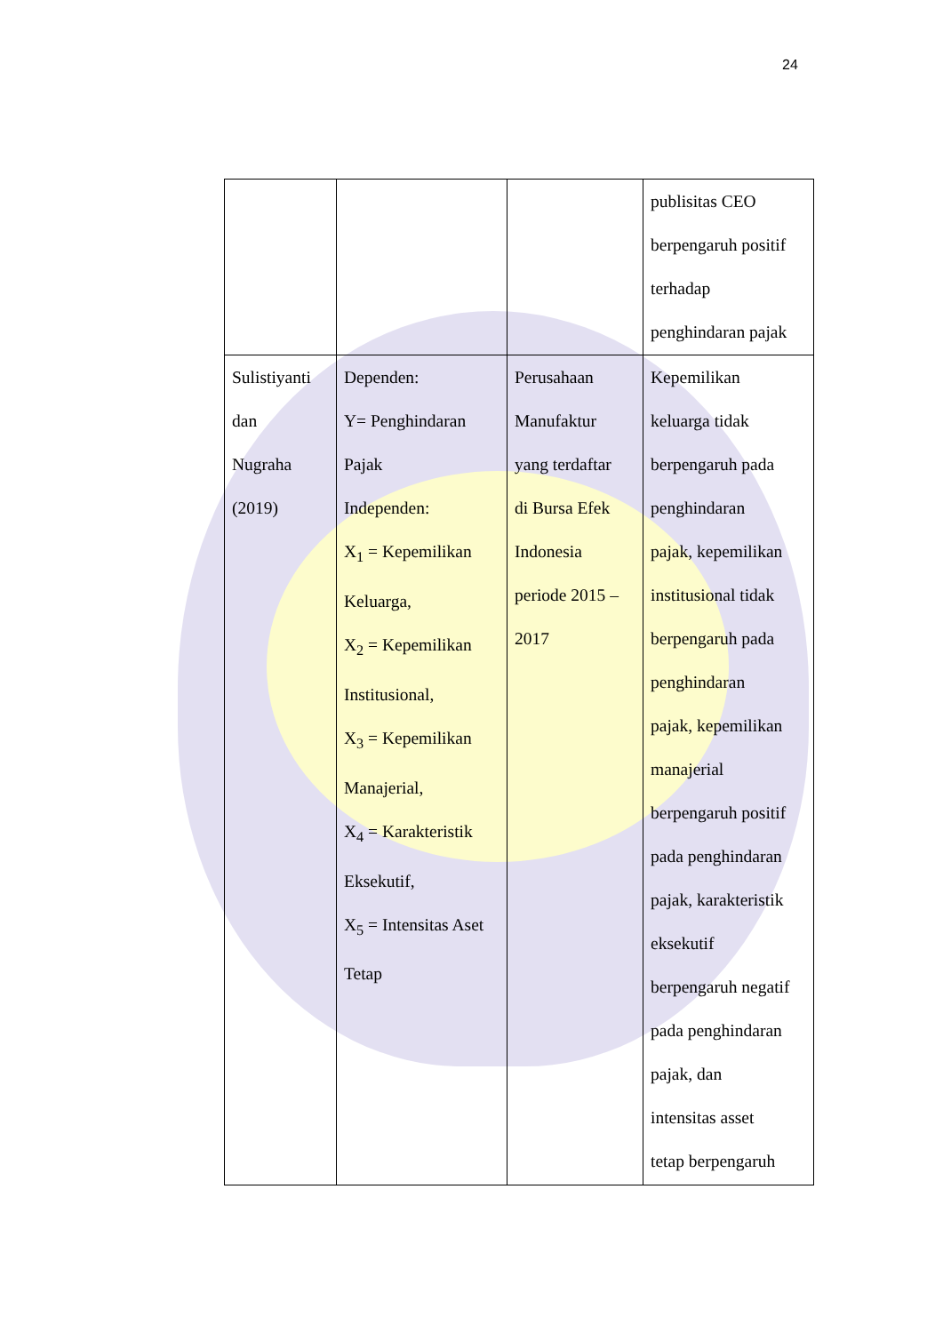24
| | | | publisitas CEO berpengaruh positif terhadap penghindaran pajak |
| Sulistiyanti dan Nugraha (2019) | Dependen: Y= Penghindaran Pajak Independen: X<sub>1</sub> = Kepemilikan Keluarga, X<sub>2</sub> = Kepemilikan Institusional, X<sub>3</sub> = Kepemilikan Manajerial, X<sub>4</sub> = Karakteristik Eksekutif, X<sub>5</sub> = Intensitas Aset Tetap | Perusahaan Manufaktur yang terdaftar di Bursa Efek Indonesia periode 2015 – 2017 | Kepemilikan keluarga tidak berpengaruh pada penghindaran pajak, kepemilikan institusional tidak berpengaruh pada penghindaran pajak, kepemilikan manajerial berpengaruh positif pada penghindaran pajak, karakteristik eksekutif berpengaruh negatif pada penghindaran pajak, dan intensitas asset tetap berpengaruh |